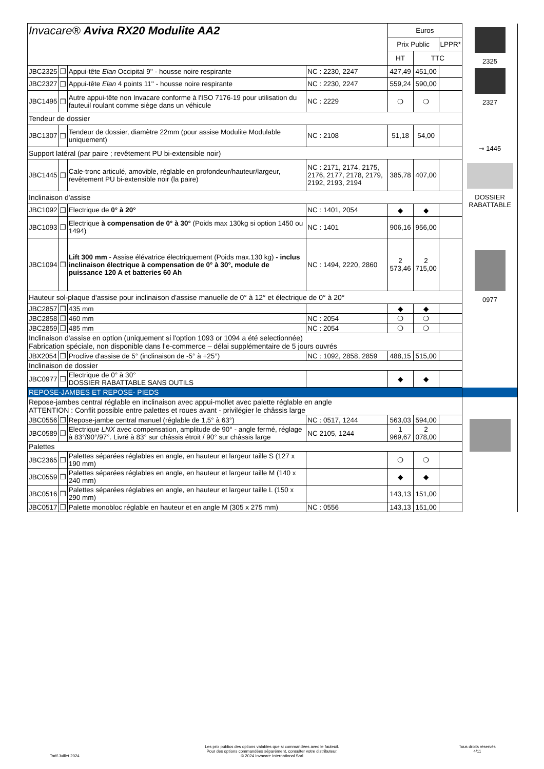| Invacare® Aviva RX20 Modulite AA2 | | | | Euros | | | 2325 2327 ⊸ 1445 DOSSIER RABATTABLE 0977 |
| | | | | Prix Public | | LPPR* | |
| | | | | HT | TTC | | |
| JBC2325 | ❒ | Appui-tête Elan Occipital 9'' - housse noire respirante | NC : 2230, 2247 | 427,49 | 451,00 | | |
| JBC2327 | ❒ | Appui-tête Elan 4 points 11'' - housse noire respirante | NC : 2230, 2247 | 559,24 | 590,00 | | |
| JBC1495 | ❒ | Autre appui-tête non Invacare conforme à l'ISO 7176-19 pour utilisation du fauteuil roulant comme siège dans un véhicule | NC : 2229 | ❍ | ❍ | | |
| Tendeur de dossier | | | | | | | |
| JBC1307 | ❒ | Tendeur de dossier, diamètre 22mm (pour assise Modulite Modulable uniquement) | NC : 2108 | 51,18 | 54,00 | | |
| Support latéral (par paire ; revêtement PU bi-extensible noir) | | | | | | | |
| JBC1445 | ❒ | Cale-tronc articulé, amovible, réglable en profondeur/hauteur/largeur, revêtement PU bi-extensible noir (la paire) | NC : 2171, 2174, 2175, 2176, 2177, 2178, 2179, 2192, 2193, 2194 | 385,78 | 407,00 | | |
| Inclinaison d'assise | | | | | | | |
| JBC1092 | ❒ | Electrique de 0° à 20° | NC : 1401, 2054 | ◆ | ◆ | | |
| JBC1093 | ❒ | Electrique à compensation de 0° à 30° (Poids max 130kg si option 1450 ou 1494) | NC : 1401 | 906,16 | 956,00 | | |
| JBC1094 | ❒ | Lift 300 mm - Assise élévatrice électriquement (Poids max.130 kg) - inclus inclinaison électrique à compensation de 0° à 30°, module de puissance 120 A et batteries 60 Ah | NC : 1494, 2220, 2860 | 2 573,46 | 2 715,00 | | |
| Hauteur sol-plaque d'assise pour inclinaison d'assise manuelle de 0° à 12° et électrique de 0° à 20° | | | | | | | |
| JBC2857 | ❒ | 435 mm | | ◆ | ◆ | | |
| JBC2858 | ❒ | 460 mm | NC : 2054 | ❍ | ❍ | | |
| JBC2859 | ❒ | 485 mm | NC : 2054 | ❍ | ❍ | | |
| Inclinaison d'assise en option (uniquement si l'option 1093 or 1094 a été selectionnée) Fabrication spéciale, non disponible dans l’e-commerce – délai supplémentaire de 5 jours ouvrés | | | | | | | |
| JBX2054 | ❒ | Proclive d'assise de 5° (inclinaison de -5° à +25°) | NC : 1092, 2858, 2859 | 488,15 | 515,00 | | |
| Inclinaison de dossier | | | | | | | |
| JBC0977 | ❒ | Electrique de 0° à 30° DOSSIER RABATTABLE SANS OUTILS | | ◆ | ◆ | | |
| REPOSE-JAMBES ET REPOSE- PIEDS | | | | | | | |
| Repose-jambes central réglable en inclinaison avec appui-mollet avec palette réglable en angle ATTENTION : Conflit possible entre palettes et roues avant - privilégier le châssis large | | | | | | | |
| JBC0556 | ❒ | Repose-jambe central manuel (réglable de 1,5° à 63°) | NC : 0517, 1244 | 563,03 | 594,00 | | |
| JBC0589 | ❒ | Electrique LNX avec compensation, amplitude de 90° - angle fermé, réglage à 83°/90°/97°. Livré à 83° sur châssis étroit / 90° sur châssis large | NC 2105, 1244 | 1 969,67 | 2 078,00 | | |
| Palettes | | | | | | | |
| JBC2365 | ❒ | Palettes séparées réglables en angle, en hauteur et largeur taille S (127 x 190 mm) | | ❍ | ❍ | | |
| JBC0559 | ❒ | Palettes séparées réglables en angle, en hauteur et largeur taille M (140 x 240 mm) | | ◆ | ◆ | | |
| JBC0516 | ❒ | Palettes séparées réglables en angle, en hauteur et largeur taille L (150 x 290 mm) | | 143,13 | 151,00 | | |
| JBC0517 | ❒ | Palette monobloc réglable en hauteur et en angle M (305 x 275 mm) | NC : 0556 | 143,13 | 151,00 | | |
Tarif Juillet 2024
Les prix publics des options valables que si commandées avec le fauteuil.
Pour des options commandées séparément, consulter votre distributeur.
© 2024 Invacare International Sarl
Tous droits réservés
4/11